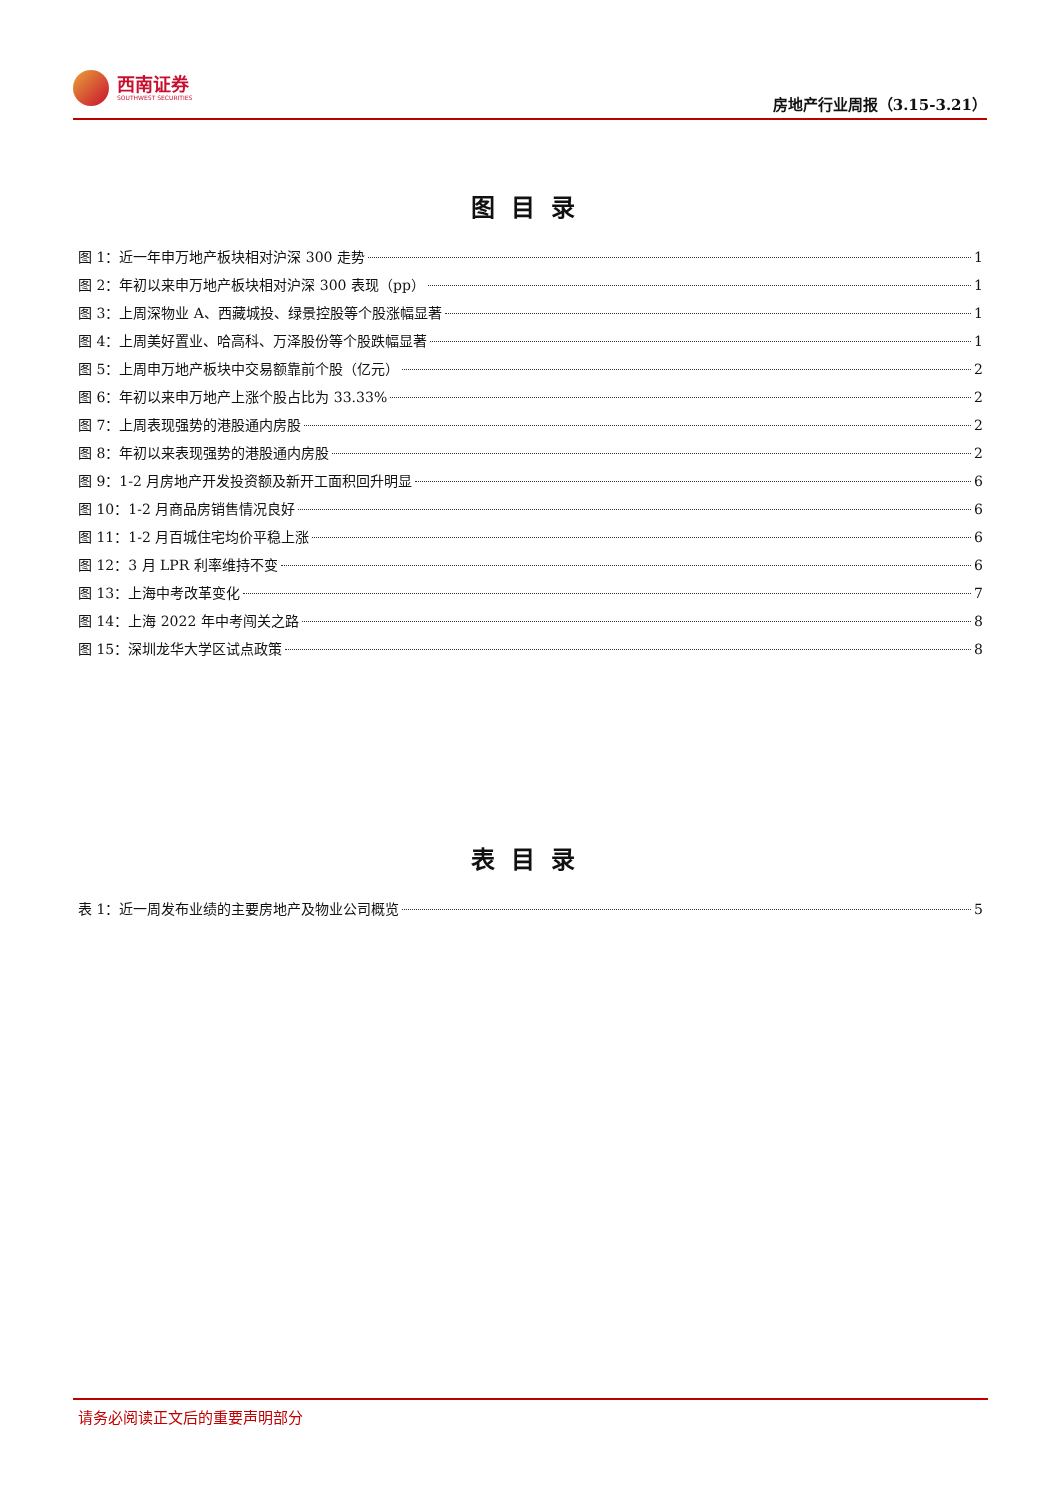西南证券
SOUTHWEST SECURITIES
房地产行业周报（3.15-3.21）
图目录
图 1：近一年申万地产板块相对沪深 300 走势 1
图 2：年初以来申万地产板块相对沪深 300 表现（pp） 1
图 3：上周深物业 A、西藏城投、绿景控股等个股涨幅显著 1
图 4：上周美好置业、哈高科、万泽股份等个股跌幅显著 1
图 5：上周申万地产板块中交易额靠前个股（亿元） 2
图 6：年初以来申万地产上涨个股占比为 33.33% 2
图 7：上周表现强势的港股通内房股 2
图 8：年初以来表现强势的港股通内房股 2
图 9：1-2 月房地产开发投资额及新开工面积回升明显 6
图 10：1-2 月商品房销售情况良好 6
图 11：1-2 月百城住宅均价平稳上涨 6
图 12：3 月 LPR 利率维持不变 6
图 13：上海中考改革变化 7
图 14：上海 2022 年中考闯关之路 8
图 15：深圳龙华大学区试点政策 8
表目录
表 1：近一周发布业绩的主要房地产及物业公司概览 5
请务必阅读正文后的重要声明部分